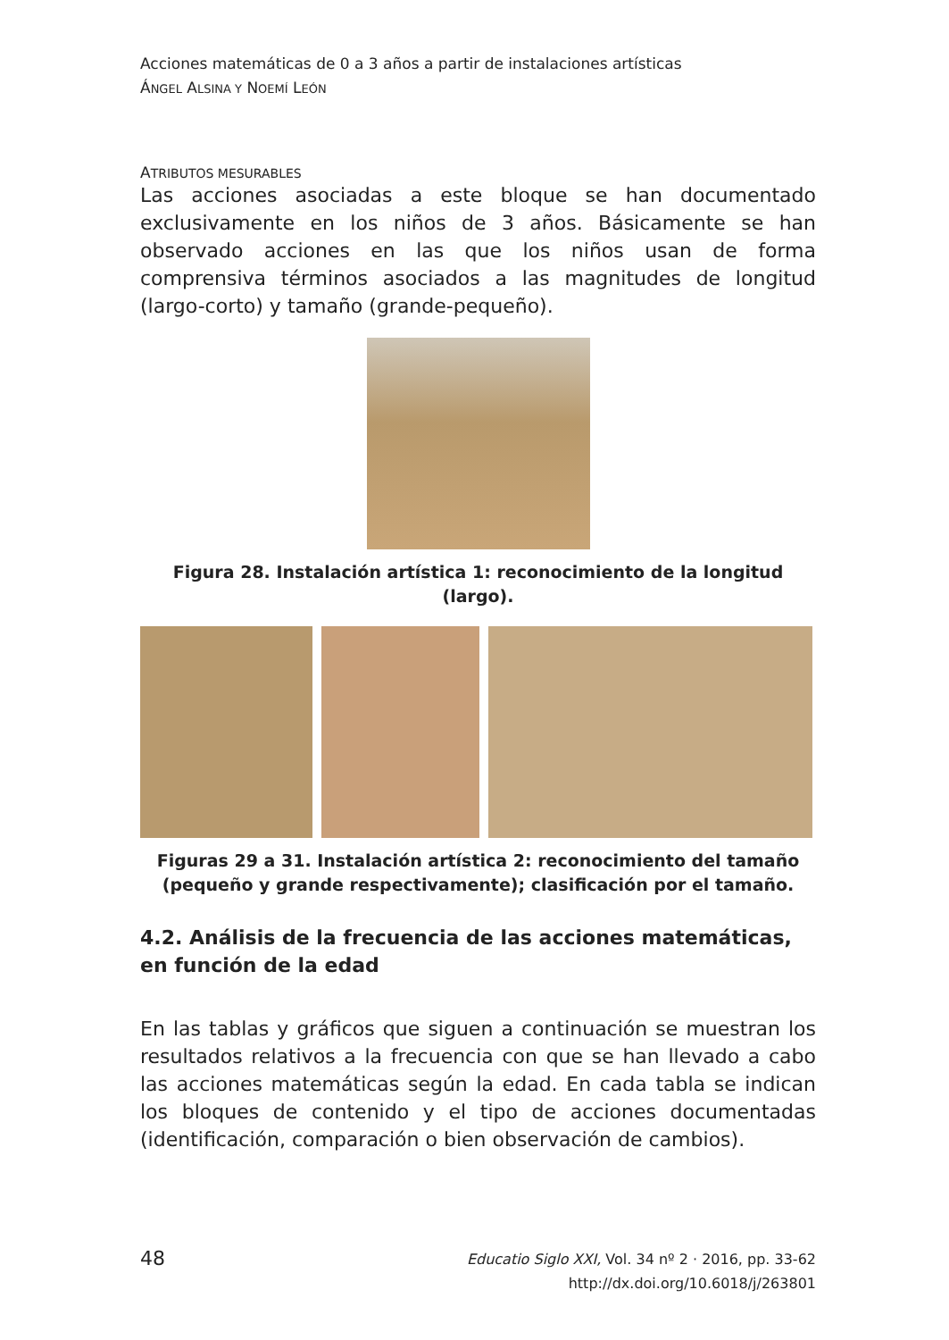Acciones matemáticas de 0 a 3 años a partir de instalaciones artísticas
ÁNGEL ALSINA Y NOEMÍ LEÓN
ATRIBUTOS MESURABLES
Las acciones asociadas a este bloque se han documentado exclusivamente en los niños de 3 años. Básicamente se han observado acciones en las que los niños usan de forma comprensiva términos asociados a las magnitudes de longitud (largo-corto) y tamaño (grande-pequeño).
Figura 28. Instalación artística 1: reconocimiento de la longitud (largo).
Figuras 29 a 31. Instalación artística 2: reconocimiento del tamaño (pequeño y grande respectivamente); clasificación por el tamaño.
4.2. Análisis de la frecuencia de las acciones matemáticas, en función de la edad
En las tablas y gráficos que siguen a continuación se muestran los resultados relativos a la frecuencia con que se han llevado a cabo las acciones matemáticas según la edad. En cada tabla se indican los bloques de contenido y el tipo de acciones documentadas (identificación, comparación o bien observación de cambios).
48 Educatio Siglo XXI, Vol. 34 nº 2 · 2016, pp. 33-62
http://dx.doi.org/10.6018/j/263801